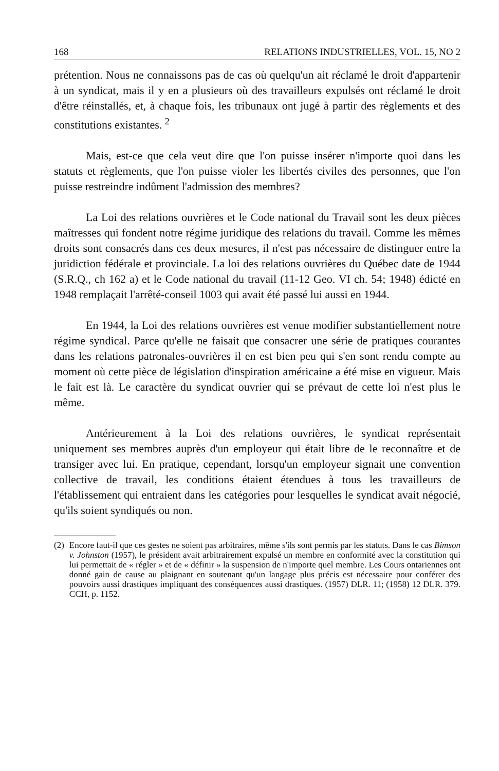168 RELATIONS INDUSTRIELLES, VOL. 15, NO 2
prétention. Nous ne connaissons pas de cas où quelqu'un ait réclamé le droit d'appartenir à un syndicat, mais il y en a plusieurs où des travailleurs expulsés ont réclamé le droit d'être réinstallés, et, à chaque fois, les tribunaux ont jugé à partir des règlements et des constitutions existantes. <sup>2</sup>
Mais, est-ce que cela veut dire que l'on puisse insérer n'importe quoi dans les statuts et règlements, que l'on puisse violer les libertés civiles des personnes, que l'on puisse restreindre indûment l'admission des membres?
La Loi des relations ouvrières et le Code national du Travail sont les deux pièces maîtresses qui fondent notre régime juridique des relations du travail. Comme les mêmes droits sont consacrés dans ces deux mesures, il n'est pas nécessaire de distinguer entre la juridiction fédérale et provinciale. La loi des relations ouvrières du Québec date de 1944 (S.R.Q., ch 162 a) et le Code national du travail (11-12 Geo. VI ch. 54; 1948) édicté en 1948 remplaçait l'arrêté-conseil 1003 qui avait été passé lui aussi en 1944.
En 1944, la Loi des relations ouvrières est venue modifier substantiellement notre régime syndical. Parce qu'elle ne faisait que consacrer une série de pratiques courantes dans les relations patronales-ouvrières il en est bien peu qui s'en sont rendu compte au moment où cette pièce de législation d'inspiration américaine a été mise en vigueur. Mais le fait est là. Le caractère du syndicat ouvrier qui se prévaut de cette loi n'est plus le même.
Antérieurement à la Loi des relations ouvrières, le syndicat représentait uniquement ses membres auprès d'un employeur qui était libre de le reconnaître et de transiger avec lui. En pratique, cependant, lorsqu'un employeur signait une convention collective de travail, les conditions étaient étendues à tous les travailleurs de l'établissement qui entraient dans les catégories pour lesquelles le syndicat avait négocié, qu'ils soient syndiqués ou non.
(2) Encore faut-il que ces gestes ne soient pas arbitraires, même s'ils sont permis par les statuts. Dans le cas Bimson v. Johnston (1957), le président avait arbitrairement expulsé un membre en conformité avec la constitution qui lui permettait de « régler » et de « définir » la suspension de n'importe quel membre. Les Cours ontariennes ont donné gain de cause au plaignant en soutenant qu'un langage plus précis est nécessaire pour conférer des pouvoirs aussi drastiques impliquant des conséquences aussi drastiques. (1957) DLR. 11; (1958) 12 DLR. 379. CCH, p. 1152.